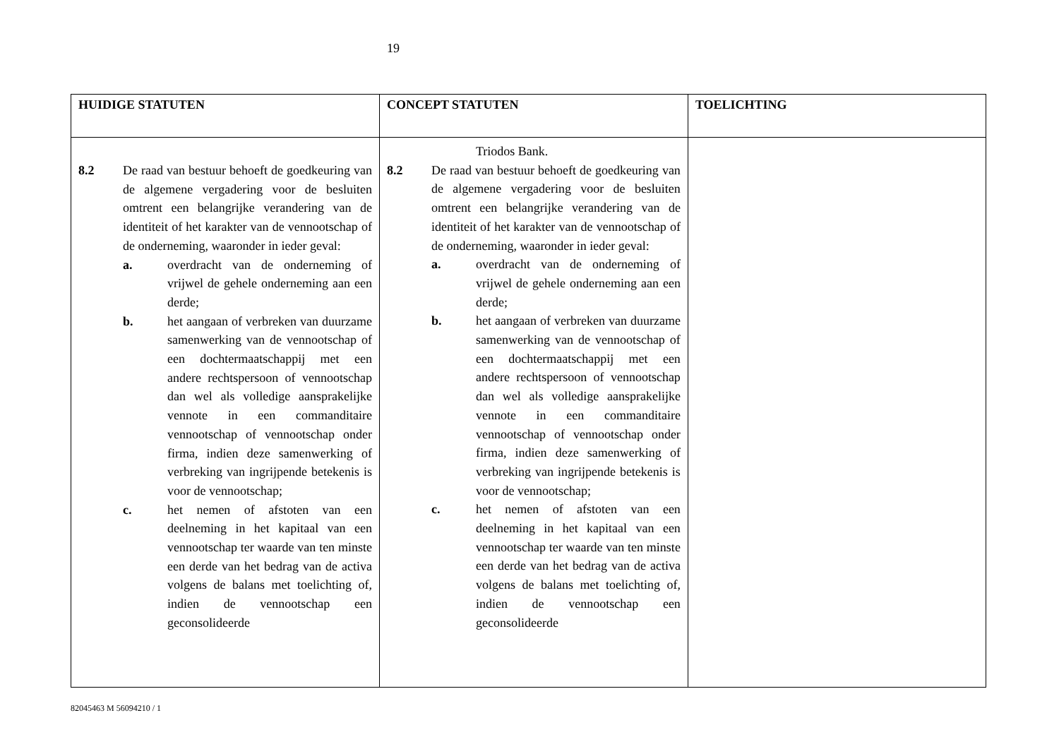19
| HUIDIGE STATUTEN | CONCEPT STATUTEN | TOELICHTING |
| --- | --- | --- |
| 8.2 De raad van bestuur behoeft de goedkeuring van de algemene vergadering voor de besluiten omtrent een belangrijke verandering van de identiteit of het karakter van de vennootschap of de onderneming, waaronder in ieder geval: a. overdracht van de onderneming of vrijwel de gehele onderneming aan een derde; b. het aangaan of verbreken van duurzame samenwerking van de vennootschap of een dochtermaatschappij met een andere rechtspersoon of vennootschap dan wel als volledige aansprakelijke vennote in een commanditaire vennootschap of vennootschap onder firma, indien deze samenwerking of verbreking van ingrijpende betekenis is voor de vennootschap; c. het nemen of afstoten van een deelneming in het kapitaal van een vennootschap ter waarde van ten minste een derde van het bedrag van de activa volgens de balans met toelichting of, indien de vennootschap een geconsolideerde | Triodos Bank. 8.2 De raad van bestuur behoeft de goedkeuring van de algemene vergadering voor de besluiten omtrent een belangrijke verandering van de identiteit of het karakter van de vennootschap of de onderneming, waaronder in ieder geval: a. overdracht van de onderneming of vrijwel de gehele onderneming aan een derde; b. het aangaan of verbreken van duurzame samenwerking van de vennootschap of een dochtermaatschappij met een andere rechtspersoon of vennootschap dan wel als volledige aansprakelijke vennote in een commanditaire vennootschap of vennootschap onder firma, indien deze samenwerking of verbreking van ingrijpende betekenis is voor de vennootschap; c. het nemen of afstoten van een deelneming in het kapitaal van een vennootschap ter waarde van ten minste een derde van het bedrag van de activa volgens de balans met toelichting of, indien de vennootschap een geconsolideerde | |
82045463 M 56094210 / 1